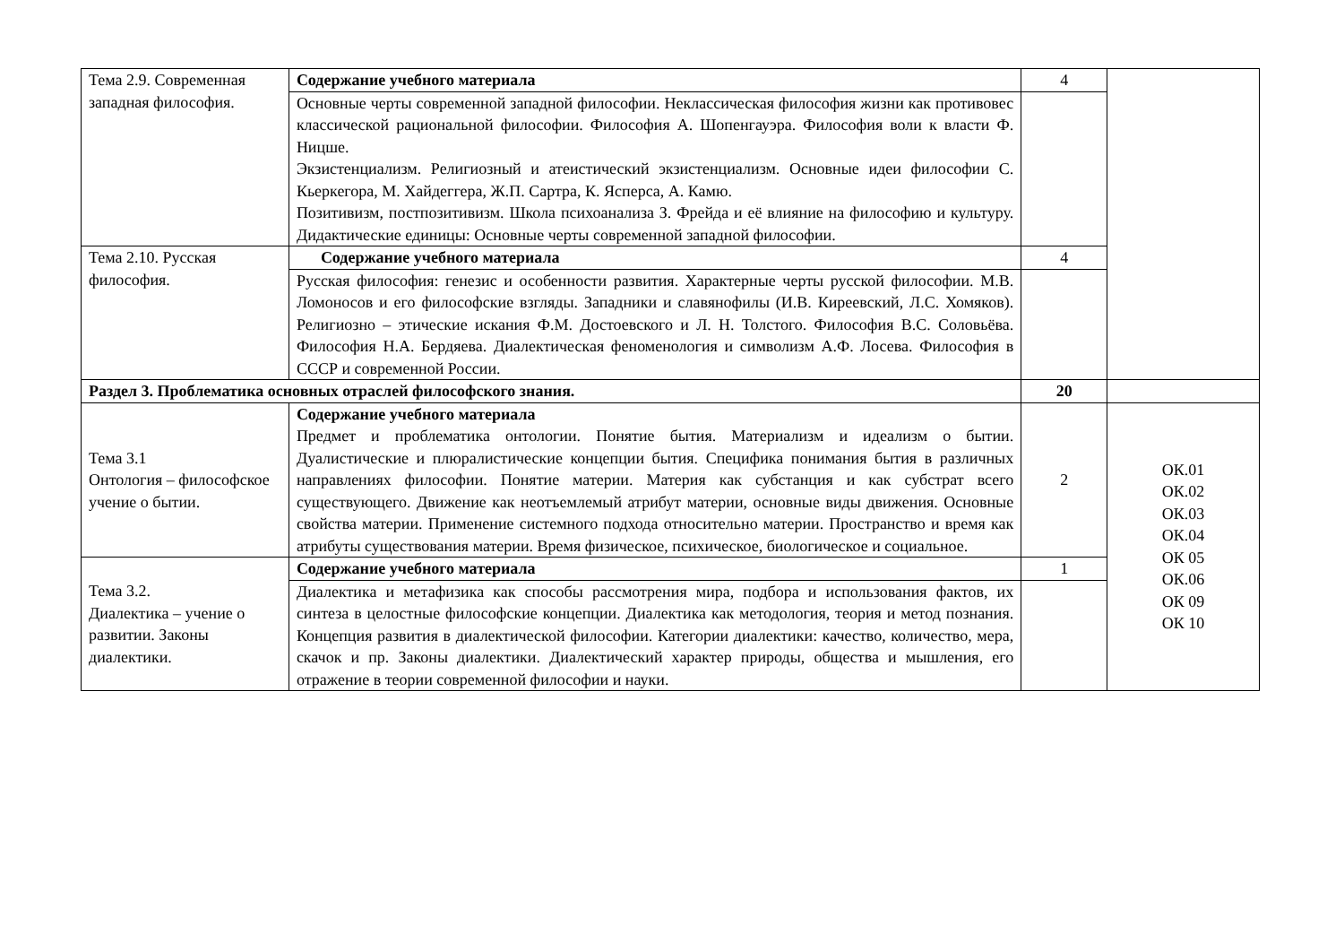| Тема 2.9. Современная западная философия. | Содержание учебного материала | 4 | |
| | Основные черты современной западной философии. Неклассическая философия жизни как противовес классической рациональной философии. Философия А. Шопенгауэра. Философия воли к власти Ф. Ницше. Экзистенциализм. Религиозный и атеистический экзистенциализм. Основные идеи философии С. Кьеркегора, М. Хайдеггера, Ж.П. Сартра, К. Ясперса, А. Камю. Позитивизм, постпозитивизм. Школа психоанализа З. Фрейда и её влияние на философию и культуру. Дидактические единицы: Основные черты современной западной философии. | | |
| Тема 2.10. Русская философия. | Содержание учебного материала | 4 | |
| | Русская философия: генезис и особенности развития. Характерные черты русской философии. М.В. Ломоносов и его философские взгляды. Западники и славянофилы (И.В. Киреевский, Л.С. Хомяков). Религиозно – этические искания Ф.М. Достоевского и Л. Н. Толстого. Философия В.С. Соловьёва. Философия Н.А. Бердяева. Диалектическая феноменология и символизм А.Ф. Лосева. Философия в СССР и современной России. | | |
| Раздел 3. Проблематика основных отраслей философского знания. | | 20 | |
| Тема 3.1 Онтология – философское учение о бытии. | Содержание учебного материала Предмет и проблематика онтологии. Понятие бытия. Материализм и идеализм о бытии. Дуалистические и плюралистические концепции бытия. Специфика понимания бытия в различных направлениях философии. Понятие материи. Материя как субстанция и как субстрат всего существующего. Движение как неотъемлемый атрибут материи, основные виды движения. Основные свойства материи. Применение системного подхода относительно материи. Пространство и время как атрибуты существования материи. Время физическое, психическое, биологическое и социальное. | 2 | ОК.01 ОК.02 ОК.03 ОК.04 ОК 05 ОК.06 ОК 09 ОК 10 |
| Тема 3.2. Диалектика – учение о развитии. Законы диалектики. | Содержание учебного материала | 1 | |
| | Диалектика и метафизика как способы рассмотрения мира, подбора и использования фактов, их синтеза в целостные философские концепции. Диалектика как методология, теория и метод познания. Концепция развития в диалектической философии. Категории диалектики: качество, количество, мера, скачок и пр. Законы диалектики. Диалектический характер природы, общества и мышления, его отражение в теории современной философии и науки. | | |